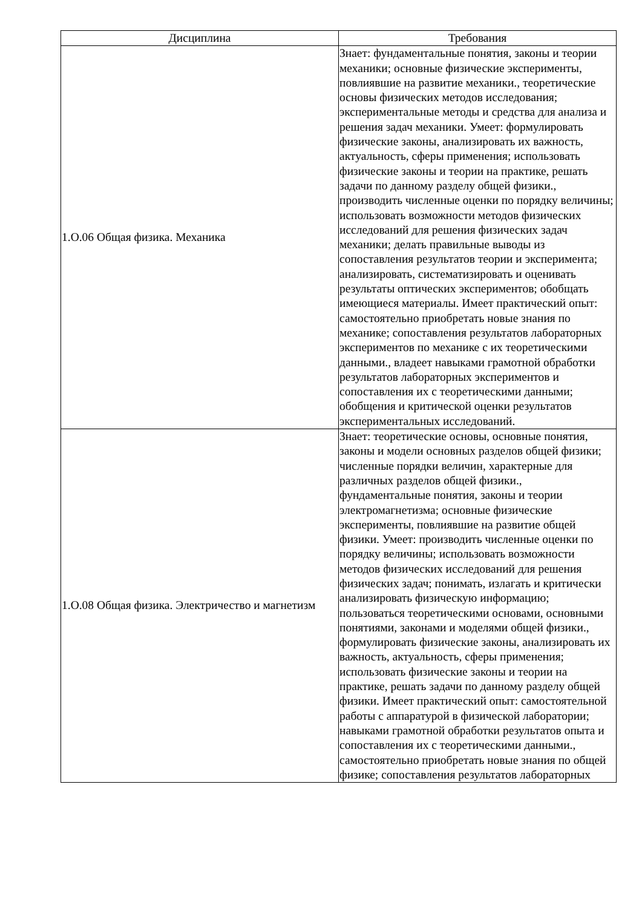| Дисциплина | Требования |
| --- | --- |
| 1.О.06 Общая физика. Механика | Знает: фундаментальные понятия, законы и теории механики; основные физические эксперименты, повлиявшие на развитие механики., теоретические основы физических методов исследования; экспериментальные методы и средства для анализа и решения задач механики. Умеет: формулировать физические законы, анализировать их важность, актуальность, сферы применения; использовать физические законы и теории на практике, решать задачи по данному разделу общей физики., производить численные оценки по порядку величины; использовать возможности методов физических исследований для решения физических задач механики; делать правильные выводы из сопоставления результатов теории и эксперимента; анализировать, систематизировать и оценивать результаты оптических экспериментов; обобщать имеющиеся материалы. Имеет практический опыт: самостоятельно приобретать новые знания по механике; сопоставления результатов лабораторных экспериментов по механике с их теоретическими данными., владеет навыками грамотной обработки результатов лабораторных экспериментов и сопоставления их с теоретическими данными; обобщения и критической оценки результатов экспериментальных исследований. |
| 1.О.08 Общая физика. Электричество и магнетизм | Знает: теоретические основы, основные понятия, законы и модели основных разделов общей физики; численные порядки величин, характерные для различных разделов общей физики., фундаментальные понятия, законы и теории электромагнетизма; основные физические эксперименты, повлиявшие на развитие общей физики. Умеет: производить численные оценки по порядку величины; использовать возможности методов физических исследований для решения физических задач; понимать, излагать и критически анализировать физическую информацию; пользоваться теоретическими основами, основными понятиями, законами и моделями общей физики., формулировать физические законы, анализировать их важность, актуальность, сферы применения; использовать физические законы и теории на практике, решать задачи по данному разделу общей физики. Имеет практический опыт: самостоятельной работы с аппаратурой в физической лаборатории; навыками грамотной обработки результатов опыта и сопоставления их с теоретическими данными., самостоятельно приобретать новые знания по общей физике; сопоставления результатов лабораторных |